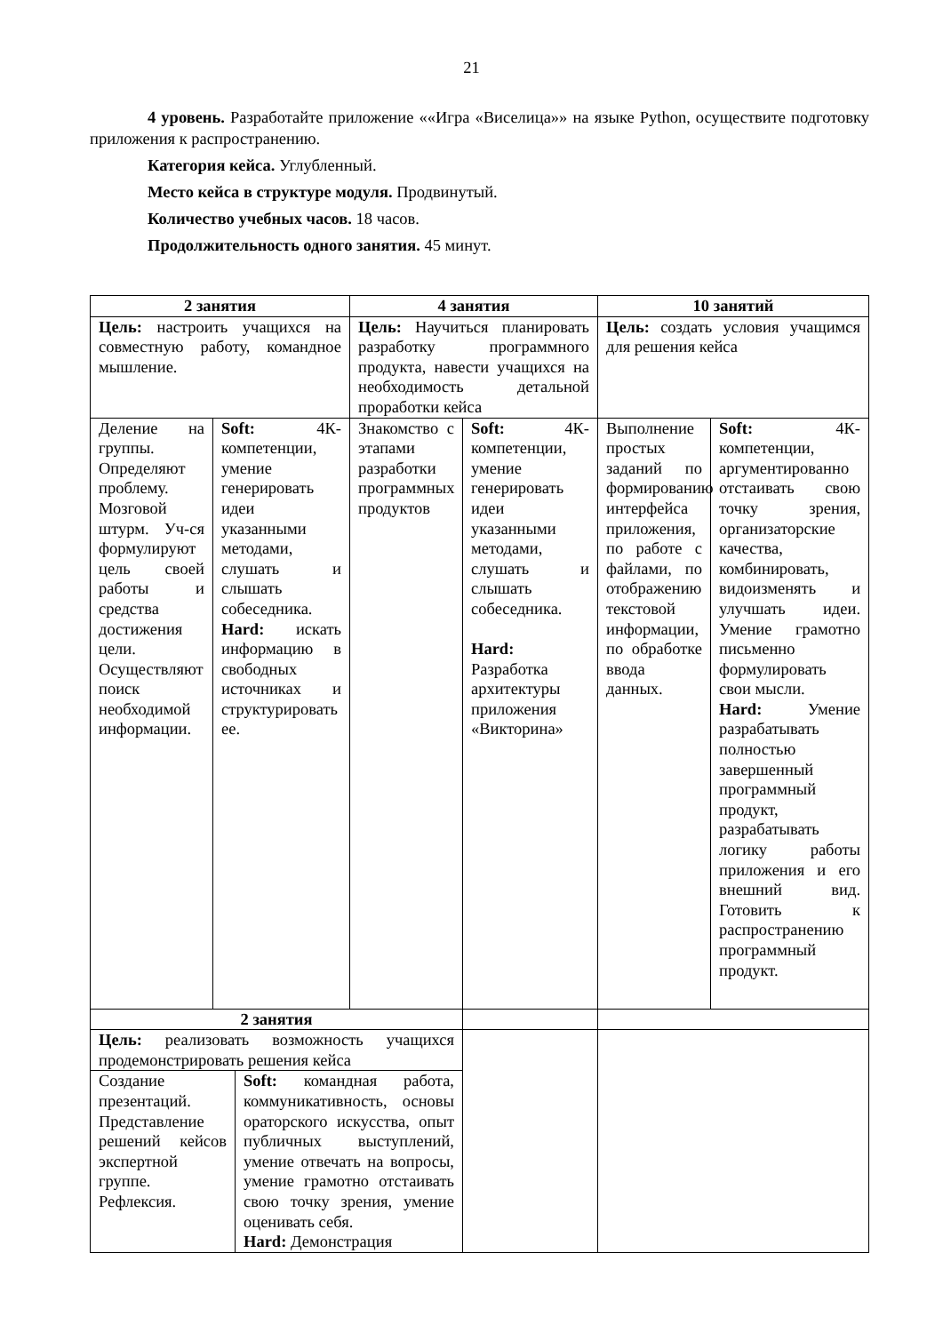21
4 уровень. Разработайте приложение ««Игра «Виселица»» на языке Python, осуществите подготовку приложения к распространению.
Категория кейса. Углубленный.
Место кейса в структуре модуля. Продвинутый.
Количество учебных часов. 18 часов.
Продолжительность одного занятия. 45 минут.
| 2 занятия | | | 4 занятия | | 10 занятий | |
| Цель: настроить учащихся на совместную работу, командное мышление. | | | Цель: Научиться планировать разработку программного продукта, навести учащихся на необходимость детальной проработки кейса | | Цель: создать условия учащимся для решения кейса | |
| Деление на группы. Определяют проблему. Мозговой штурм. Уч-ся формулируют цель своей работы и средства достижения цели. Осуществляют поиск необходимой информации. | Soft: 4К-компетенции, умение генерировать идеи указанными методами, слушать и слышать собеседника. Hard: искать информацию в свободных источниках и структурировать ее. | | Знакомство с этапами разработки программных продуктов | Soft: 4К-компетенции, умение генерировать идеи указанными методами, слушать и слышать собеседника. Hard: Разработка архитектуры приложения «Викторина» | Выполнение простых заданий по формированию интерфейса приложения, по работе с файлами, по отображению текстовой информации, по обработке ввода данных. | Soft: 4К-компетенции, аргументированно отстаивать свою точку зрения, организаторские качества, комбинировать, видоизменять и улучшать идеи. Умение грамотно письменно формулировать свои мысли. Hard: Умение разрабатывать полностью завершенный программный продукт, разрабатывать логику работы приложения и его внешний вид. Готовить к распространению программный продукт. |
| 2 занятия | | | | | | |
| Цель: реализовать возможность учащихся продемонстрировать решения кейса | | | | | | |
| Создание презентаций. Представление решений кейсов экспертной группе. Рефлексия. | | Soft: командная работа, коммуникативность, основы ораторского искусства, опыт публичных выступлений, умение отвечать на вопросы, умение грамотно отстаивать свою точку зрения, умение оценивать себя. Hard: Демонстрация | | | | |